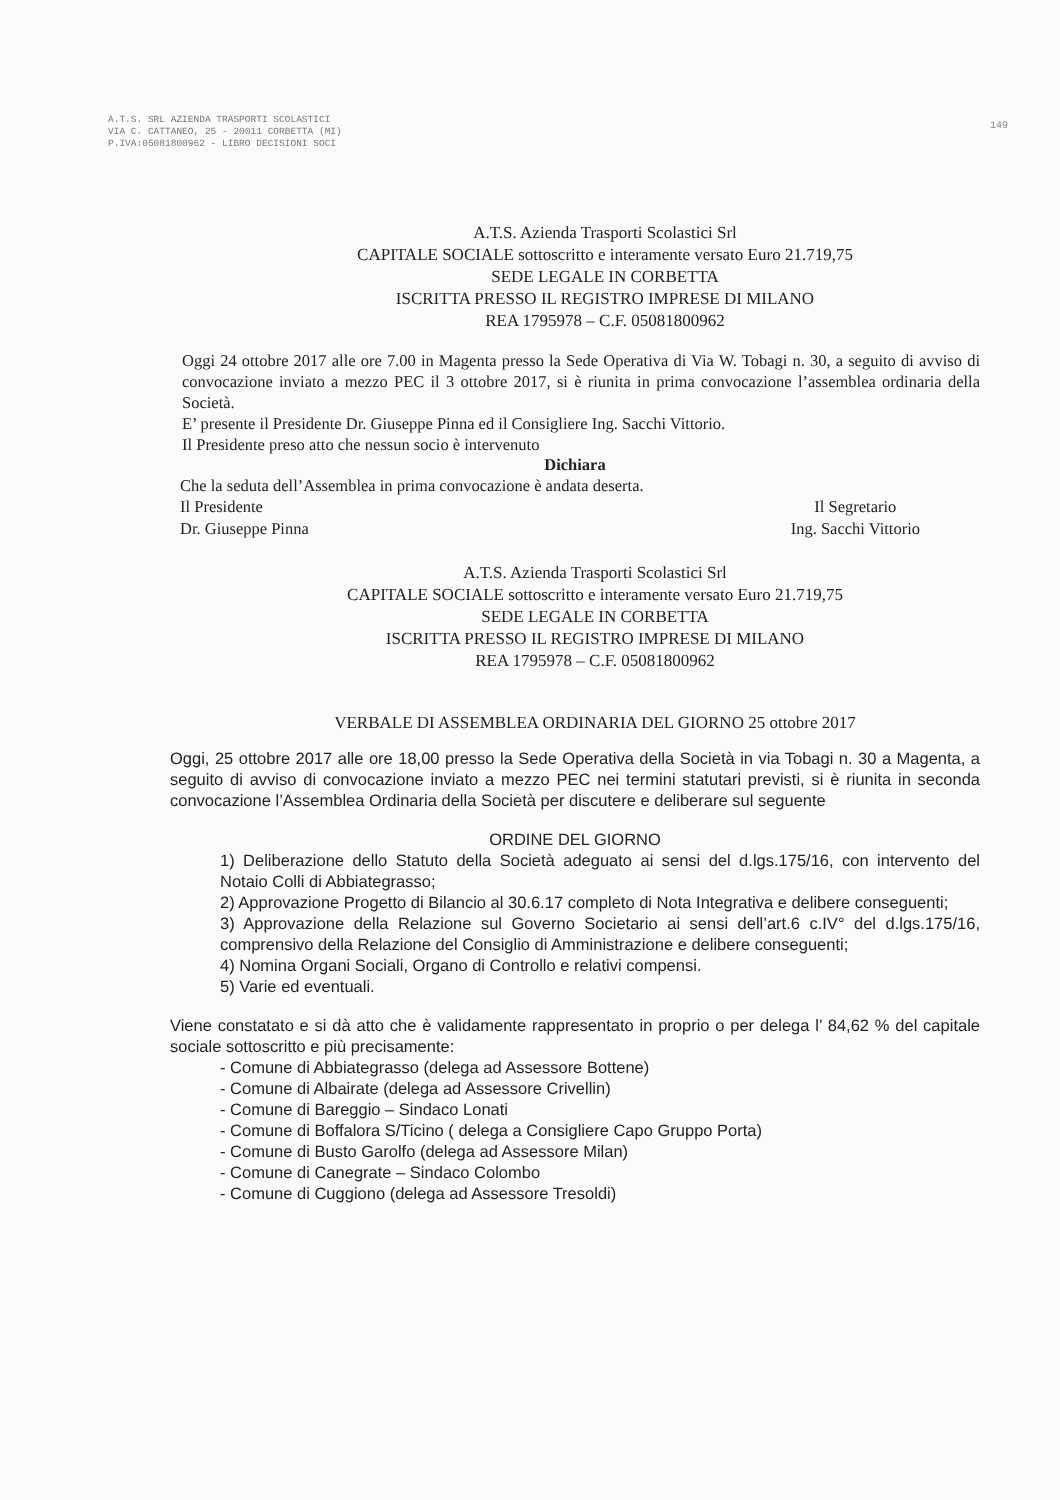A.T.S. SRL AZIENDA TRASPORTI SCOLASTICI
VIA C. CATTANEO, 25 - 20011 CORBETTA (MI)
P.IVA:05081800962 - LIBRO DECISIONI SOCI
149
A.T.S. Azienda Trasporti Scolastici Srl
CAPITALE SOCIALE sottoscritto e interamente versato Euro 21.719,75
SEDE LEGALE IN CORBETTA
ISCRITTA PRESSO IL REGISTRO IMPRESE DI MILANO
REA 1795978 – C.F. 05081800962
Oggi 24 ottobre 2017 alle ore 7.00 in Magenta presso la Sede Operativa di Via W. Tobagi n. 30, a seguito di avviso di convocazione inviato a mezzo PEC il 3 ottobre 2017, si è riunita in prima convocazione l’assemblea ordinaria della Società.
E’ presente il Presidente Dr. Giuseppe Pinna ed il Consigliere Ing. Sacchi Vittorio.
Il Presidente preso atto che nessun socio è intervenuto
Dichiara
Che la seduta dell’Assemblea in prima convocazione è andata deserta.
Il Presidente
Dr. Giuseppe Pinna Il Segretario
Ing. Sacchi Vittorio
A.T.S. Azienda Trasporti Scolastici Srl
CAPITALE SOCIALE sottoscritto e interamente versato Euro 21.719,75
SEDE LEGALE IN CORBETTA
ISCRITTA PRESSO IL REGISTRO IMPRESE DI MILANO
REA 1795978 – C.F. 05081800962
VERBALE DI ASSEMBLEA ORDINARIA DEL GIORNO 25 ottobre 2017
Oggi, 25 ottobre 2017 alle ore 18,00 presso la Sede Operativa della Società in via Tobagi n. 30 a Magenta, a seguito di avviso di convocazione inviato a mezzo PEC nei termini statutari previsti, si è riunita in seconda convocazione l’Assemblea Ordinaria della Società per discutere e deliberare sul seguente
ORDINE DEL GIORNO
1) Deliberazione dello Statuto della Società adeguato ai sensi del d.lgs.175/16, con intervento del Notaio Colli di Abbiategrasso;
2) Approvazione Progetto di Bilancio al 30.6.17 completo di Nota Integrativa e delibere conseguenti;
3) Approvazione della Relazione sul Governo Societario ai sensi dell’art.6 c.IV° del d.lgs.175/16, comprensivo della Relazione del Consiglio di Amministrazione e delibere conseguenti;
4) Nomina Organi Sociali, Organo di Controllo e relativi compensi.
5) Varie ed eventuali.
Viene constatato e si dà atto che è validamente rappresentato in proprio o per delega l’ 84,62 % del capitale sociale sottoscritto e più precisamente:
- Comune di Abbiategrasso (delega ad Assessore Bottene)
- Comune di Albairate (delega ad Assessore Crivellin)
- Comune di Bareggio – Sindaco Lonati
- Comune di Boffalora S/Ticino ( delega a Consigliere Capo Gruppo Porta)
- Comune di Busto Garolfo (delega ad Assessore Milan)
- Comune di Canegrate – Sindaco Colombo
- Comune di Cuggiono (delega ad Assessore Tresoldi)